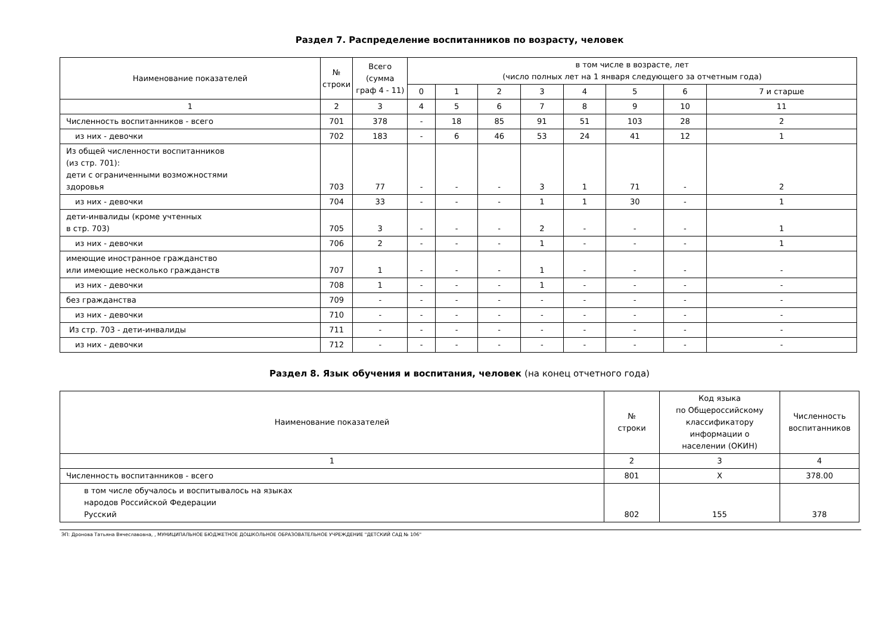Раздел 7. Распределение воспитанников по возрасту, человек
| Наименование показателей | № строки | Всего (сумма граф 4 - 11) | в том числе в возрасте, лет (число полных лет на 1 января следующего за отчетным года) | | | | | | | |
| --- | --- | --- | --- | --- | --- | --- | --- | --- | --- | --- |
| | | | 0 | 1 | 2 | 3 | 4 | 5 | 6 | 7 и старше |
| 1 | 2 | 3 | 4 | 5 | 6 | 7 | 8 | 9 | 10 | 11 |
| Численность воспитанников - всего | 701 | 378 | - | 18 | 85 | 91 | 51 | 103 | 28 | 2 |
| из них - девочки | 702 | 183 | - | 6 | 46 | 53 | 24 | 41 | 12 | 1 |
| Из общей численности воспитанников (из стр. 701): дети с ограниченными возможностями здоровья | 703 | 77 | - | - | - | 3 | 1 | 71 | - | 2 |
| из них - девочки | 704 | 33 | - | - | - | 1 | 1 | 30 | - | 1 |
| дети-инвалиды (кроме учтенных в стр. 703) | 705 | 3 | - | - | - | 2 | - | - | - | 1 |
| из них - девочки | 706 | 2 | - | - | - | 1 | - | - | - | 1 |
| имеющие иностранное гражданство или имеющие несколько гражданств | 707 | 1 | - | - | - | 1 | - | - | - | - |
| из них - девочки | 708 | 1 | - | - | - | 1 | - | - | - | - |
| без гражданства | 709 | - | - | - | - | - | - | - | - | - |
| из них - девочки | 710 | - | - | - | - | - | - | - | - | - |
| Из стр. 703 - дети-инвалиды | 711 | - | - | - | - | - | - | - | - | - |
| из них - девочки | 712 | - | - | - | - | - | - | - | - | - |
Раздел 8. Язык обучения и воспитания, человек (на конец отчетного года)
| Наименование показателей | № строки | Код языка по Общероссийскому классификатору информации о населении (ОКИН) | Численность воспитанников |
| --- | --- | --- | --- |
| 1 | 2 | 3 | 4 |
| Численность воспитанников - всего | 801 | X | 378.00 |
| в том числе обучалось и воспитывалось на языках народов Российской Федерации Русский | 802 | 155 | 378 |
ЭП: Дронова Татьяна Вячеславовна, , МУНИЦИПАЛЬНОЕ БЮДЖЕТНОЕ ДОШКОЛЬНОЕ ОБРАЗОВАТЕЛЬНОЕ УЧРЕЖДЕНИЕ "ДЕТСКИЙ САД № 106"